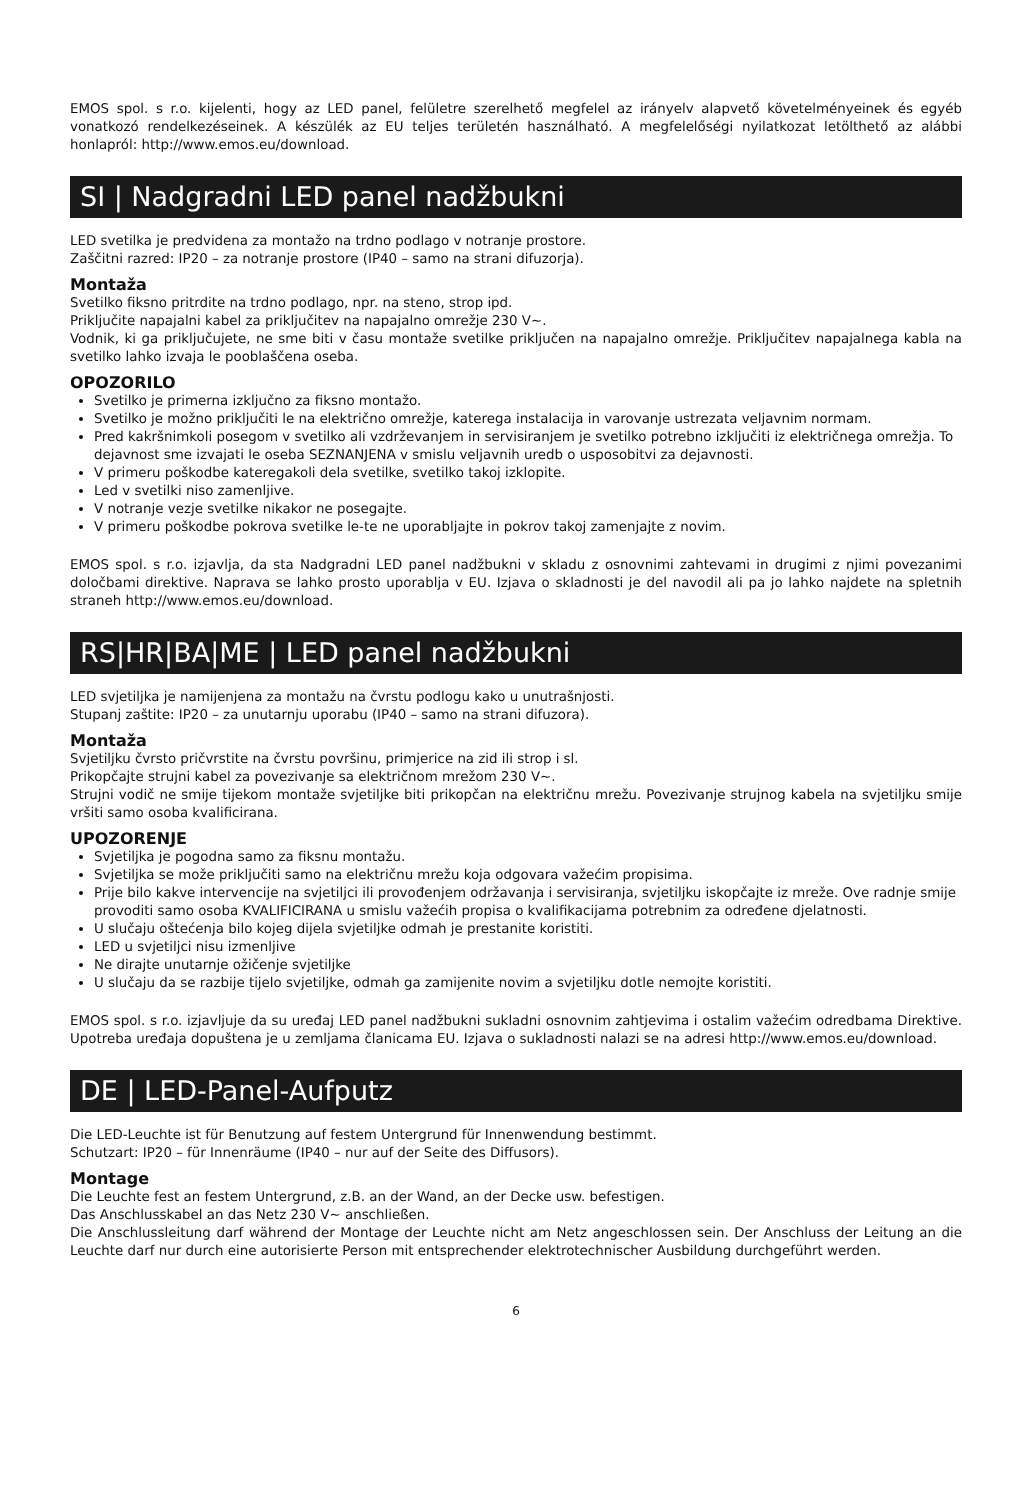EMOS spol. s r.o. kijelenti, hogy az LED panel, felületre szerelhető megfelel az irányelv alapvető követelményeinek és egyéb vonatkozó rendelkezéseinek. A készülék az EU teljes területén használható. A megfelelőségi nyilatkozat letölthető az alábbi honlapról: http://www.emos.eu/download.
SI | Nadgradni LED panel nadžbukni
LED svetilka je predvidena za montažo na trdno podlago v notranje prostore.
Zaščitni razred: IP20 – za notranje prostore (IP40 – samo na strani difuzorja).
Montaža
Svetilko fiksno pritrdite na trdno podlago, npr. na steno, strop ipd.
Priključite napajalni kabel za priključitev na napajalno omrežje 230 V~.
Vodnik, ki ga priključujete, ne sme biti v času montaže svetilke priključen na napajalno omrežje. Priključitev napajalnega kabla na svetilko lahko izvaja le pooblaščena oseba.
OPOZORILO
Svetilko je primerna izključno za fiksno montažo.
Svetilko je možno priključiti le na električno omrežje, katerega instalacija in varovanje ustrezata veljavnim normam.
Pred kakršnimkoli posegom v svetilko ali vzdrževanjem in servisiranjem je svetilko potrebno izključiti iz električnega omrežja. To dejavnost sme izvajati le oseba SEZNANJENA v smislu veljavnih uredb o usposobitvi za dejavnosti.
V primeru poškodbe kateregakoli dela svetilke, svetilko takoj izklopite.
Led v svetilki niso zamenljive.
V notranje vezje svetilke nikakor ne posegajte.
V primeru poškodbe pokrova svetilke le-te ne uporabljajte in pokrov takoj zamenjajte z novim.
EMOS spol. s r.o. izjavlja, da sta Nadgradni LED panel nadžbukni v skladu z osnovnimi zahtevami in drugimi z njimi povezanimi določbami direktive. Naprava se lahko prosto uporablja v EU. Izjava o skladnosti je del navodil ali pa jo lahko najdete na spletnih straneh http://www.emos.eu/download.
RS|HR|BA|ME | LED panel nadžbukni
LED svjetiljka je namijenjena za montažu na čvrstu podlogu kako u unutrašnjosti.
Stupanj zaštite: IP20 – za unutarnju uporabu (IP40 – samo na strani difuzora).
Montaža
Svjetiljku čvrsto pričvrstite na čvrstu površinu, primjerice na zid ili strop i sl.
Prikopčajte strujni kabel za povezivanje sa električnom mrežom 230 V~.
Strujni vodič ne smije tijekom montaže svjetiljke biti prikopčan na električnu mrežu. Povezivanje strujnog kabela na svjetiljku smije vršiti samo osoba kvalificirana.
UPOZORENJE
Svjetiljka je pogodna samo za fiksnu montažu.
Svjetiljka se može priključiti samo na električnu mrežu koja odgovara važećim propisima.
Prije bilo kakve intervencije na svjetiljci ili provođenjem održavanja i servisiranja, svjetiljku iskopčajte iz mreže. Ove radnje smije provoditi samo osoba KVALIFICIRANA u smislu važećih propisa o kvalifikacijama potrebnim za određene djelatnosti.
U slučaju oštećenja bilo kojeg dijela svjetiljke odmah je prestanite koristiti.
LED u svjetiljci nisu izmenljive
Ne dirajte unutarnje ožičenje svjetiljke
U slučaju da se razbije tijelo svjetiljke, odmah ga zamijenite novim a svjetiljku dotle nemojte koristiti.
EMOS spol. s r.o. izjavljuje da su uređaj LED panel nadžbukni sukladni osnovnim zahtjevima i ostalim važećim odredbama Direktive. Upotreba uređaja dopuštena je u zemljama članicama EU. Izjava o sukladnosti nalazi se na adresi http://www.emos.eu/download.
DE | LED-Panel-Aufputz
Die LED-Leuchte ist für Benutzung auf festem Untergrund für Innenwendung bestimmt.
Schutzart: IP20 – für Innenräume (IP40 – nur auf der Seite des Diffusors).
Montage
Die Leuchte fest an festem Untergrund, z.B. an der Wand, an der Decke usw. befestigen.
Das Anschlusskabel an das Netz 230 V~ anschließen.
Die Anschlussleitung darf während der Montage der Leuchte nicht am Netz angeschlossen sein. Der Anschluss der Leitung an die Leuchte darf nur durch eine autorisierte Person mit entsprechender elektrotechnischer Ausbildung durchgeführt werden.
6